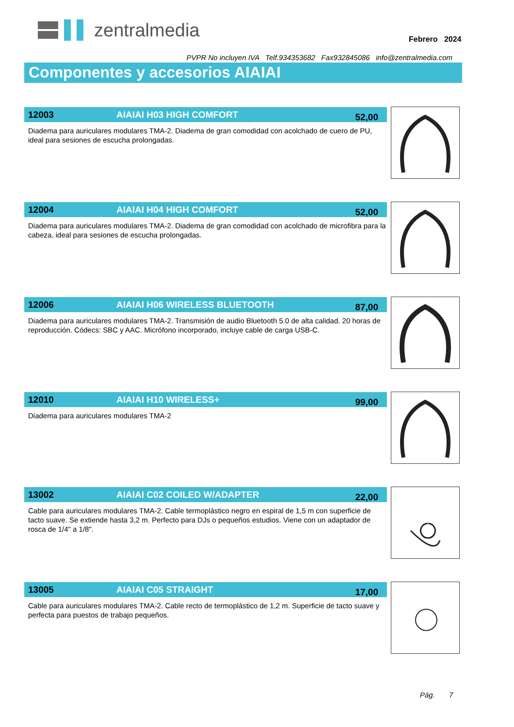zentralmedia
Febrero 2024
PVPR No incluyen IVA Telf.934353682 Fax932845086 info@zentralmedia.com
Componentes y accesorios AIAIAI
12003 AIAIAI H03 HIGH COMFORT
52,00
Diadema para auriculares modulares TMA-2. Diadema de gran comodidad con acolchado de cuero de PU, ideal para sesiones de escucha prolongadas.
12004 AIAIAI H04 HIGH COMFORT
52,00
Diadema para auriculares modulares TMA-2. Diadema de gran comodidad con acolchado de microfibra para la cabeza, ideal para sesiones de escucha prolongadas.
12006 AIAIAI H06 WIRELESS BLUETOOTH
87,00
Diadema para auriculares modulares TMA-2. Transmisión de audio Bluetooth 5.0 de alta calidad. 20 horas de reproducción. Códecs: SBC y AAC. Micrófono incorporado, incluye cable de carga USB-C.
12010 AIAIAI H10 WIRELESS+
99,00
Diadema para auriculares modulares TMA-2
13002 AIAIAI C02 COILED W/ADAPTER
22,00
Cable para auriculares modulares TMA-2. Cable termoplástico negro en espiral de 1,5 m con superficie de tacto suave. Se extiende hasta 3,2 m. Perfecto para DJs o pequeños estudios. Viene con un adaptador de rosca de 1/4" a 1/8".
13005 AIAIAI C05 STRAIGHT
17,00
Cable para auriculares modulares TMA-2. Cable recto de termoplástico de 1,2 m. Superficie de tacto suave y perfecta para puestos de trabajo pequeños.
Pág. 7